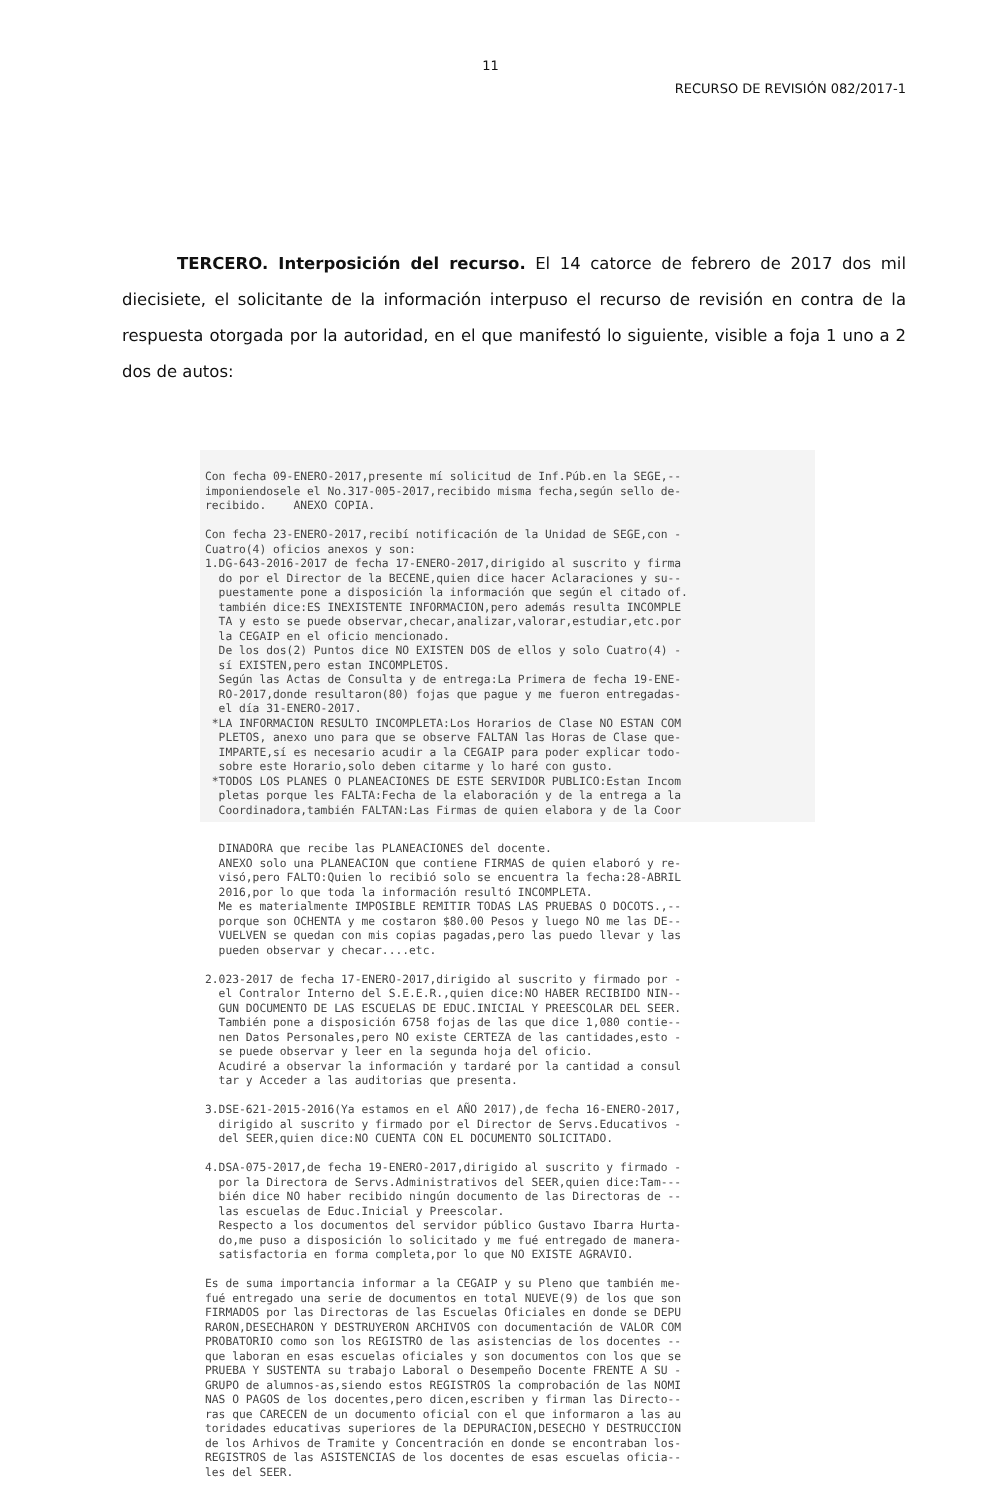11
RECURSO DE REVISIÓN 082/2017-1
TERCERO. Interposición del recurso. El 14 catorce de febrero de 2017 dos mil diecisiete, el solicitante de la información interpuso el recurso de revisión en contra de la respuesta otorgada por la autoridad, en el que manifestó lo siguiente, visible a foja 1 uno a 2 dos de autos:
Con fecha 09-ENERO-2017,presente mí solicitud de Inf.Púb.en la SEGE,-- imponiendosele el No.317-005-2017,recibido misma fecha,según sello de- recibido. ANEXO COPIA. Con fecha 23-ENERO-2017,recibí notificación de la Unidad de SEGE,con - Cuatro(4) oficios anexos y son: 1.DG-643-2016-2017 de fecha 17-ENERO-2017,dirigido al suscrito y firma do por el Director de la BECENE,quien dice hacer Aclaraciones y su-- puestamente pone a disposición la información que según el citado of. también dice:ES INEXISTENTE INFORMACION,pero además resulta INCOMPLE TA y esto se puede observar,checar,analizar,valorar,estudiar,etc.por la CEGAIP en el oficio mencionado. De los dos(2) Puntos dice NO EXISTEN DOS de ellos y solo Cuatro(4) - sí EXISTEN,pero estan INCOMPLETOS. Según las Actas de Consulta y de entrega:La Primera de fecha 19-ENE- RO-2017,donde resultaron(80) fojas que pague y me fueron entregadas- el día 31-ENERO-2017. *LA INFORMACION RESULTO INCOMPLETA:Los Horarios de Clase NO ESTAN COM PLETOS, anexo uno para que se observe FALTAN las Horas de Clase que- IMPARTE,sí es necesario acudir a la CEGAIP para poder explicar todo- sobre este Horario,solo deben citarme y lo haré con gusto. *TODOS LOS PLANES O PLANEACIONES DE ESTE SERVIDOR PUBLICO:Estan Incom pletas porque les FALTA:Fecha de la elaboración y de la entrega a la Coordinadora,también FALTAN:Las Firmas de quien elabora y de la Coor
DINADORA que recibe las PLANEACIONES del docente. ANEXO solo una PLANEACION que contiene FIRMAS de quien elaboró y re- visó,pero FALTO:Quien lo recibió solo se encuentra la fecha:28-ABRIL 2016,por lo que toda la información resultó INCOMPLETA. Me es materialmente IMPOSIBLE REMITIR TODAS LAS PRUEBAS O DOCOTS.,-- porque son OCHENTA y me costaron $80.00 Pesos y luego NO me las DE-- VUELVEN se quedan con mis copias pagadas,pero las puedo llevar y las pueden observar y checar....etc. 2.023-2017 de fecha 17-ENERO-2017,dirigido al suscrito y firmado por - el Contralor Interno del S.E.E.R.,quien dice:NO HABER RECIBIDO NIN-- GUN DOCUMENTO DE LAS ESCUELAS DE EDUC.INICIAL Y PREESCOLAR DEL SEER. También pone a disposición 6758 fojas de las que dice 1,080 contie-- nen Datos Personales,pero NO existe CERTEZA de las cantidades,esto - se puede observar y leer en la segunda hoja del oficio. Acudiré a observar la información y tardaré por la cantidad a consul tar y Acceder a las auditorias que presenta. 3.DSE-621-2015-2016(Ya estamos en el AÑO 2017),de fecha 16-ENERO-2017, dirigido al suscrito y firmado por el Director de Servs.Educativos - del SEER,quien dice:NO CUENTA CON EL DOCUMENTO SOLICITADO. 4.DSA-075-2017,de fecha 19-ENERO-2017,dirigido al suscrito y firmado - por la Directora de Servs.Administrativos del SEER,quien dice:Tam--- bién dice NO haber recibido ningún documento de las Directoras de -- las escuelas de Educ.Inicial y Preescolar. Respecto a los documentos del servidor público Gustavo Ibarra Hurta- do,me puso a disposición lo solicitado y me fué entregado de manera- satisfactoria en forma completa,por lo que NO EXISTE AGRAVIO. Es de suma importancia informar a la CEGAIP y su Pleno que también me- fué entregado una serie de documentos en total NUEVE(9) de los que son FIRMADOS por las Directoras de las Escuelas Oficiales en donde se DEPU RARON,DESECHARON Y DESTRUYERON ARCHIVOS con documentación de VALOR COM PROBATORIO como son los REGISTRO de las asistencias de los docentes -- que laboran en esas escuelas oficiales y son documentos con los que se PRUEBA Y SUSTENTA su trabajo Laboral o Desempeño Docente FRENTE A SU - GRUPO de alumnos-as,siendo estos REGISTROS la comprobación de las NOMI NAS O PAGOS de los docentes,pero dicen,escriben y firman las Directo-- ras que CARECEN de un documento oficial con el que informaron a las au toridades educativas superiores de la DEPURACION,DESECHO Y DESTRUCCION de los Arhivos de Tramite y Concentración en donde se encontraban los- REGISTROS de las ASISTENCIAS de los docentes de esas escuelas oficia-- les del SEER.